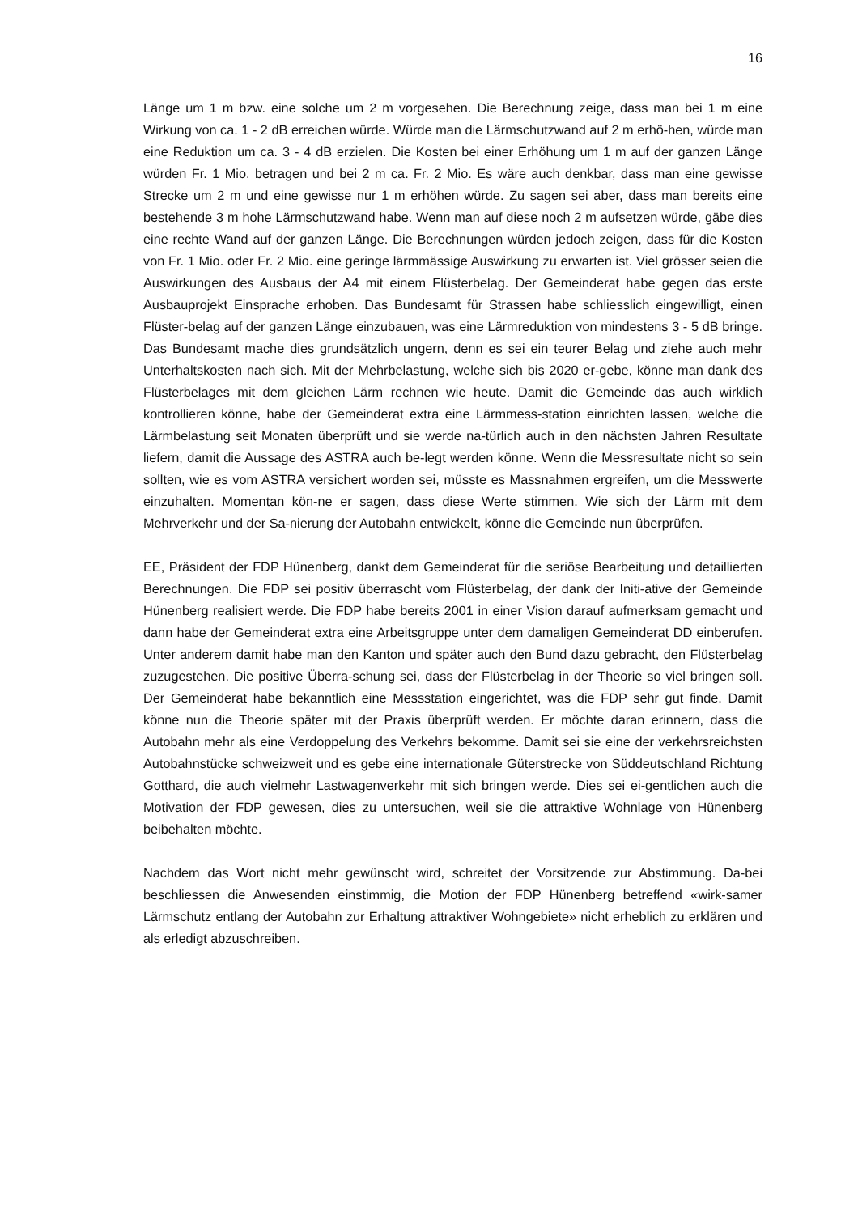16
Länge um 1 m bzw. eine solche um 2 m vorgesehen. Die Berechnung zeige, dass man bei 1 m eine Wirkung von ca. 1 - 2 dB erreichen würde. Würde man die Lärmschutzwand auf 2 m erhö-hen, würde man eine Reduktion um ca. 3 - 4 dB erzielen. Die Kosten bei einer Erhöhung um 1 m auf der ganzen Länge würden Fr. 1 Mio. betragen und bei 2 m ca. Fr. 2 Mio. Es wäre auch denkbar, dass man eine gewisse Strecke um 2 m und eine gewisse nur 1 m erhöhen würde. Zu sagen sei aber, dass man bereits eine bestehende 3 m hohe Lärmschutzwand habe. Wenn man auf diese noch 2 m aufsetzen würde, gäbe dies eine rechte Wand auf der ganzen Länge. Die Berechnungen würden jedoch zeigen, dass für die Kosten von Fr. 1 Mio. oder Fr. 2 Mio. eine geringe lärmmässige Auswirkung zu erwarten ist. Viel grösser seien die Auswirkungen des Ausbaus der A4 mit einem Flüsterbelag. Der Gemeinderat habe gegen das erste Ausbauprojekt Einsprache erhoben. Das Bundesamt für Strassen habe schliesslich eingewilligt, einen Flüster-belag auf der ganzen Länge einzubauen, was eine Lärmreduktion von mindestens 3 - 5 dB bringe. Das Bundesamt mache dies grundsätzlich ungern, denn es sei ein teurer Belag und ziehe auch mehr Unterhaltskosten nach sich. Mit der Mehrbelastung, welche sich bis 2020 er-gebe, könne man dank des Flüsterbelages mit dem gleichen Lärm rechnen wie heute. Damit die Gemeinde das auch wirklich kontrollieren könne, habe der Gemeinderat extra eine Lärmmess-station einrichten lassen, welche die Lärmbelastung seit Monaten überprüft und sie werde na-türlich auch in den nächsten Jahren Resultate liefern, damit die Aussage des ASTRA auch be-legt werden könne. Wenn die Messresultate nicht so sein sollten, wie es vom ASTRA versichert worden sei, müsste es Massnahmen ergreifen, um die Messwerte einzuhalten. Momentan kön-ne er sagen, dass diese Werte stimmen. Wie sich der Lärm mit dem Mehrverkehr und der Sa-nierung der Autobahn entwickelt, könne die Gemeinde nun überprüfen.
EE, Präsident der FDP Hünenberg, dankt dem Gemeinderat für die seriöse Bearbeitung und detaillierten Berechnungen. Die FDP sei positiv überrascht vom Flüsterbelag, der dank der Initi-ative der Gemeinde Hünenberg realisiert werde. Die FDP habe bereits 2001 in einer Vision darauf aufmerksam gemacht und dann habe der Gemeinderat extra eine Arbeitsgruppe unter dem damaligen Gemeinderat DD einberufen. Unter anderem damit habe man den Kanton und später auch den Bund dazu gebracht, den Flüsterbelag zuzugestehen. Die positive Überra-schung sei, dass der Flüsterbelag in der Theorie so viel bringen soll. Der Gemeinderat habe bekanntlich eine Messstation eingerichtet, was die FDP sehr gut finde. Damit könne nun die Theorie später mit der Praxis überprüft werden. Er möchte daran erinnern, dass die Autobahn mehr als eine Verdoppelung des Verkehrs bekomme. Damit sei sie eine der verkehrsreichsten Autobahnstücke schweizweit und es gebe eine internationale Güterstrecke von Süddeutschland Richtung Gotthard, die auch vielmehr Lastwagenverkehr mit sich bringen werde. Dies sei ei-gentlichen auch die Motivation der FDP gewesen, dies zu untersuchen, weil sie die attraktive Wohnlage von Hünenberg beibehalten möchte.
Nachdem das Wort nicht mehr gewünscht wird, schreitet der Vorsitzende zur Abstimmung. Da-bei beschliessen die Anwesenden einstimmig, die Motion der FDP Hünenberg betreffend «wirk-samer Lärmschutz entlang der Autobahn zur Erhaltung attraktiver Wohngebiete» nicht erheblich zu erklären und als erledigt abzuschreiben.